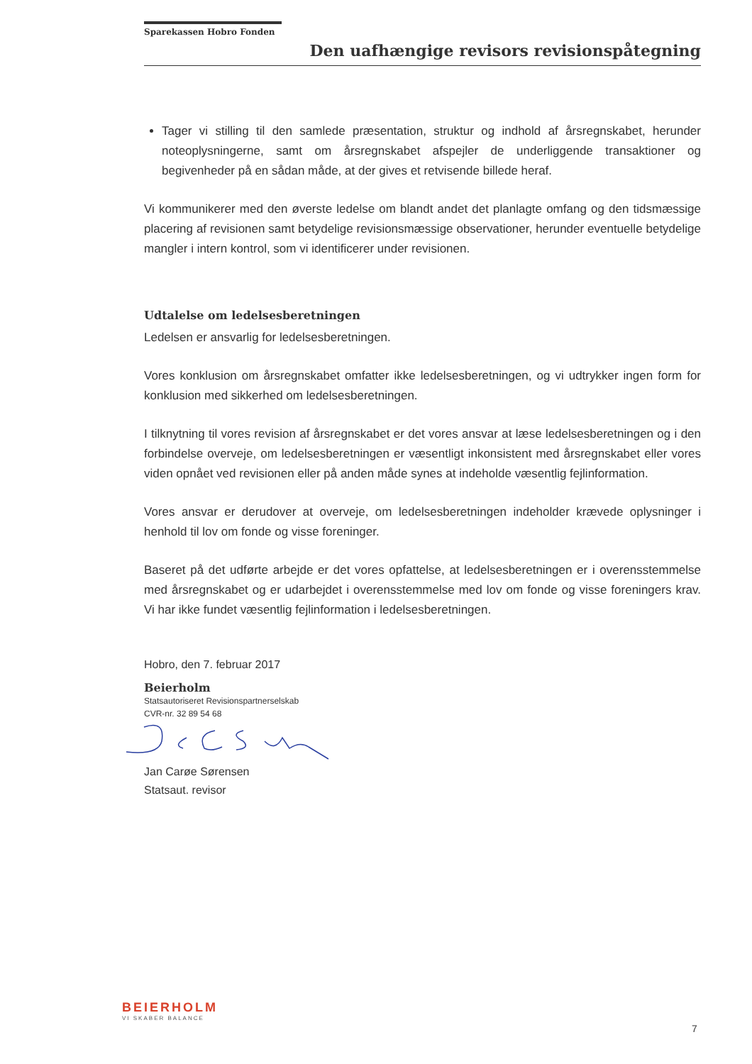Sparekassen Hobro Fonden
Den uafhængige revisors revisionspåtegning
Tager vi stilling til den samlede præsentation, struktur og indhold af årsregnskabet, herunder noteoplysningerne, samt om årsregnskabet afspejler de underliggende transaktioner og begivenheder på en sådan måde, at der gives et retvisende billede heraf.
Vi kommunikerer med den øverste ledelse om blandt andet det planlagte omfang og den tidsmæssige placering af revisionen samt betydelige revisionsmæssige observationer, herunder eventuelle betydelige mangler i intern kontrol, som vi identificerer under revisionen.
Udtalelse om ledelsesberetningen
Ledelsen er ansvarlig for ledelsesberetningen.
Vores konklusion om årsregnskabet omfatter ikke ledelsesberetningen, og vi udtrykker ingen form for konklusion med sikkerhed om ledelsesberetningen.
I tilknytning til vores revision af årsregnskabet er det vores ansvar at læse ledelsesberetningen og i den forbindelse overveje, om ledelsesberetningen er væsentligt inkonsistent med årsregnskabet eller vores viden opnået ved revisionen eller på anden måde synes at indeholde væsentlig fejlinformation.
Vores ansvar er derudover at overveje, om ledelsesberetningen indeholder krævede oplysninger i henhold til lov om fonde og visse foreninger.
Baseret på det udførte arbejde er det vores opfattelse, at ledelsesberetningen er i overensstemmelse med årsregnskabet og er udarbejdet i overensstemmelse med lov om fonde og visse foreningers krav. Vi har ikke fundet væsentlig fejlinformation i ledelsesberetningen.
Hobro, den 7. februar 2017
Beierholm
Statsautoriseret Revisionspartnerselskab
CVR-nr. 32 89 54 68
Jan Carøe Sørensen
Statsaut. revisor
BEIERHOLM
VI SKABER BALANCE
7